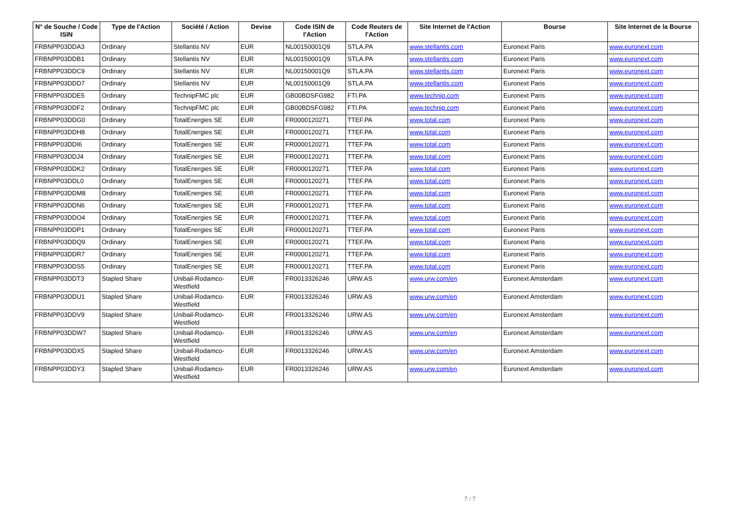| N° de Souche / Code ISIN | Type de l'Action | Société / Action | Devise | Code ISIN de l'Action | Code Reuters de l'Action | Site Internet de l'Action | Bourse | Site Internet de la Bourse |
| --- | --- | --- | --- | --- | --- | --- | --- | --- |
| FRBNPP03DDA3 | Ordinary | Stellantis NV | EUR | NL00150001Q9 | STLA.PA | www.stellantis.com | Euronext Paris | www.euronext.com |
| FRBNPP03DDB1 | Ordinary | Stellantis NV | EUR | NL00150001Q9 | STLA.PA | www.stellantis.com | Euronext Paris | www.euronext.com |
| FRBNPP03DDC9 | Ordinary | Stellantis NV | EUR | NL00150001Q9 | STLA.PA | www.stellantis.com | Euronext Paris | www.euronext.com |
| FRBNPP03DDD7 | Ordinary | Stellantis NV | EUR | NL00150001Q9 | STLA.PA | www.stellantis.com | Euronext Paris | www.euronext.com |
| FRBNPP03DDE5 | Ordinary | TechnipFMC plc | EUR | GB00BDSFG982 | FTI.PA | www.technip.com | Euronext Paris | www.euronext.com |
| FRBNPP03DDF2 | Ordinary | TechnipFMC plc | EUR | GB00BDSFG982 | FTI.PA | www.technip.com | Euronext Paris | www.euronext.com |
| FRBNPP03DDG0 | Ordinary | TotalEnergies SE | EUR | FR0000120271 | TTEF.PA | www.total.com | Euronext Paris | www.euronext.com |
| FRBNPP03DDH8 | Ordinary | TotalEnergies SE | EUR | FR0000120271 | TTEF.PA | www.total.com | Euronext Paris | www.euronext.com |
| FRBNPP03DDI6 | Ordinary | TotalEnergies SE | EUR | FR0000120271 | TTEF.PA | www.total.com | Euronext Paris | www.euronext.com |
| FRBNPP03DDJ4 | Ordinary | TotalEnergies SE | EUR | FR0000120271 | TTEF.PA | www.total.com | Euronext Paris | www.euronext.com |
| FRBNPP03DDK2 | Ordinary | TotalEnergies SE | EUR | FR0000120271 | TTEF.PA | www.total.com | Euronext Paris | www.euronext.com |
| FRBNPP03DDL0 | Ordinary | TotalEnergies SE | EUR | FR0000120271 | TTEF.PA | www.total.com | Euronext Paris | www.euronext.com |
| FRBNPP03DDM8 | Ordinary | TotalEnergies SE | EUR | FR0000120271 | TTEF.PA | www.total.com | Euronext Paris | www.euronext.com |
| FRBNPP03DDN6 | Ordinary | TotalEnergies SE | EUR | FR0000120271 | TTEF.PA | www.total.com | Euronext Paris | www.euronext.com |
| FRBNPP03DDO4 | Ordinary | TotalEnergies SE | EUR | FR0000120271 | TTEF.PA | www.total.com | Euronext Paris | www.euronext.com |
| FRBNPP03DDP1 | Ordinary | TotalEnergies SE | EUR | FR0000120271 | TTEF.PA | www.total.com | Euronext Paris | www.euronext.com |
| FRBNPP03DDQ9 | Ordinary | TotalEnergies SE | EUR | FR0000120271 | TTEF.PA | www.total.com | Euronext Paris | www.euronext.com |
| FRBNPP03DDR7 | Ordinary | TotalEnergies SE | EUR | FR0000120271 | TTEF.PA | www.total.com | Euronext Paris | www.euronext.com |
| FRBNPP03DDS5 | Ordinary | TotalEnergies SE | EUR | FR0000120271 | TTEF.PA | www.total.com | Euronext Paris | www.euronext.com |
| FRBNPP03DDT3 | Stapled Share | Unibail-Rodamco- Westfield | EUR | FR0013326246 | URW.AS | www.urw.com/en | Euronext Amsterdam | www.euronext.com |
| FRBNPP03DDU1 | Stapled Share | Unibail-Rodamco- Westfield | EUR | FR0013326246 | URW.AS | www.urw.com/en | Euronext Amsterdam | www.euronext.com |
| FRBNPP03DDV9 | Stapled Share | Unibail-Rodamco- Westfield | EUR | FR0013326246 | URW.AS | www.urw.com/en | Euronext Amsterdam | www.euronext.com |
| FRBNPP03DDW7 | Stapled Share | Unibail-Rodamco- Westfield | EUR | FR0013326246 | URW.AS | www.urw.com/en | Euronext Amsterdam | www.euronext.com |
| FRBNPP03DDX5 | Stapled Share | Unibail-Rodamco- Westfield | EUR | FR0013326246 | URW.AS | www.urw.com/en | Euronext Amsterdam | www.euronext.com |
| FRBNPP03DDY3 | Stapled Share | Unibail-Rodamco- Westfield | EUR | FR0013326246 | URW.AS | www.urw.com/en | Euronext Amsterdam | www.euronext.com |
7 / 7